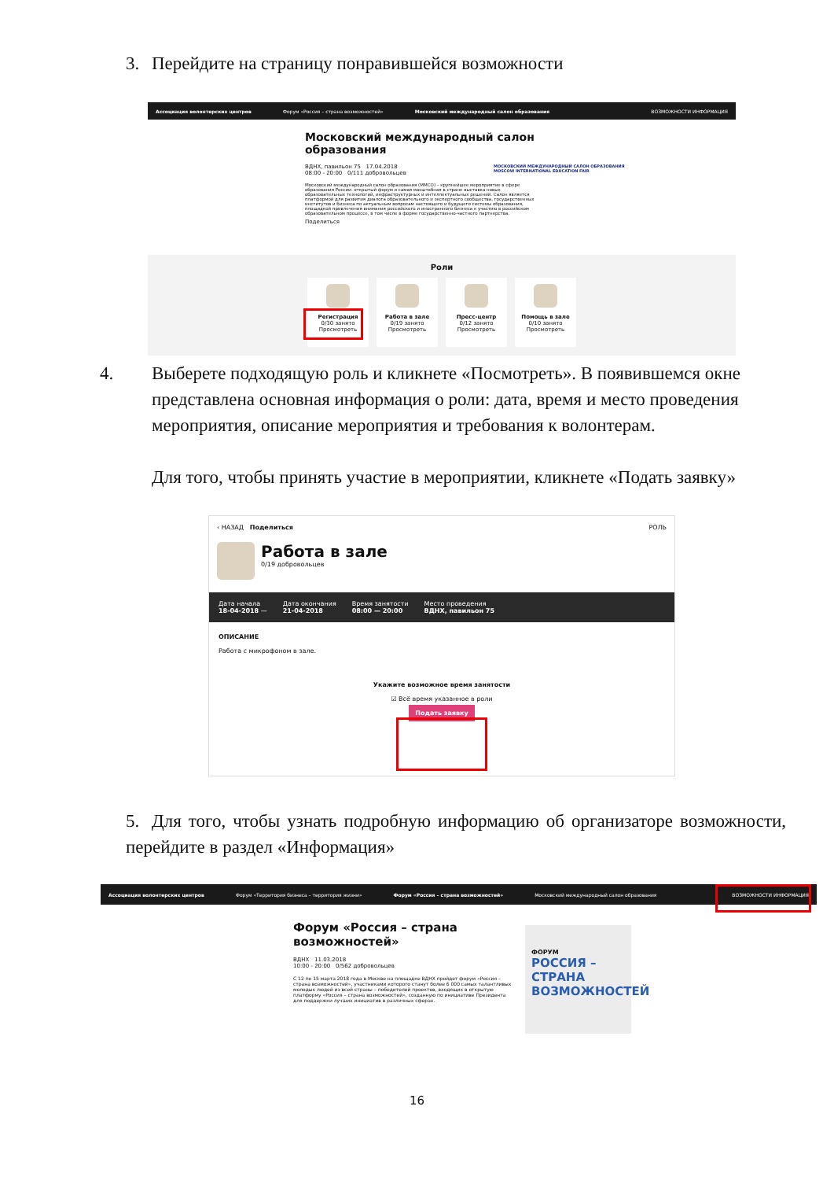3. Перейдите на страницу понравившейся возможности
Ассоциация волонтерских центров Форум «Россия – страна возможностей» Московский международный салон образования ВОЗМОЖНОСТИ ИНФОРМАЦИЯ
Московский международный салон образования
ВДНХ, павильон 75 17.04.2018
08:00 - 20:00 0/111 добровольцев
Московский международный салон образования (ММСО) – крупнейшее мероприятие в сфере образования России: открытый форум и самая масштабная в стране выставка новых образовательных технологий, инфраструктурных и интеллектуальных решений. Салон является платформой для развития диалога образовательного и экспертного сообщества, государственных институтов и бизнеса по актуальным вопросам настоящего и будущего системы образования, площадкой привлечения внимания российского и иностранного бизнеса к участию в российском образовательном процессе, в том числе в форме государственно-частного партнерства.
Поделиться
МОСКОВСКИЙ МЕЖДУНАРОДНЫЙ САЛОН ОБРАЗОВАНИЯ
MOSCOW INTERNATIONAL EDUCATION FAIR
Роли
Регистрация
0/30 занято
Просмотреть
Работа в зале
0/19 занято
Просмотреть
Пресс-центр
0/12 занято
Просмотреть
Помощь в зале
0/10 занято
Просмотреть
4. Выберете подходящую роль и кликнете «Посмотреть». В появившемся окне представлена основная информация о роли: дата, время и место проведения мероприятия, описание мероприятия и требования к волонтерам.
Для того, чтобы принять участие в мероприятии, кликнете «Подать заявку»
‹ НАЗАД Поделиться РОЛЬ
Работа в зале
0/19 добровольцев
Дата начала
18-04-2018 — Дата окончания
21-04-2018 Время занятости
08:00 — 20:00 Место проведения
ВДНХ, павильон 75
ОПИСАНИЕ
Работа с микрофоном в зале.
Укажите возможное время занятости
☑ Всё время указанное в роли
Подать заявку
5. Для того, чтобы узнать подробную информацию об организаторе возможности, перейдите в раздел «Информация»
Ассоциация волонтерских центров Форум «Территория бизнеса – территория жизни» Форум «Россия – страна возможностей» Московский международный салон образования ВОЗМОЖНОСТИ ИНФОРМАЦИЯ
Форум «Россия – страна возможностей»
ВДНХ 11.03.2018
10:00 - 20:00 0/562 добровольцев
С 12 по 15 марта 2018 года в Москве на площадке ВДНХ пройдет форум «Россия – страна возможностей», участниками которого станут более 6 000 самых талантливых молодых людей из всей страны – победителей проектов, входящих в открытую платформу «Россия – страна возможностей», созданную по инициативе Президента для поддержки лучших инициатив в различных сферах.
ФОРУМ
РОССИЯ –
СТРАНА
ВОЗМОЖНОСТЕЙ
16